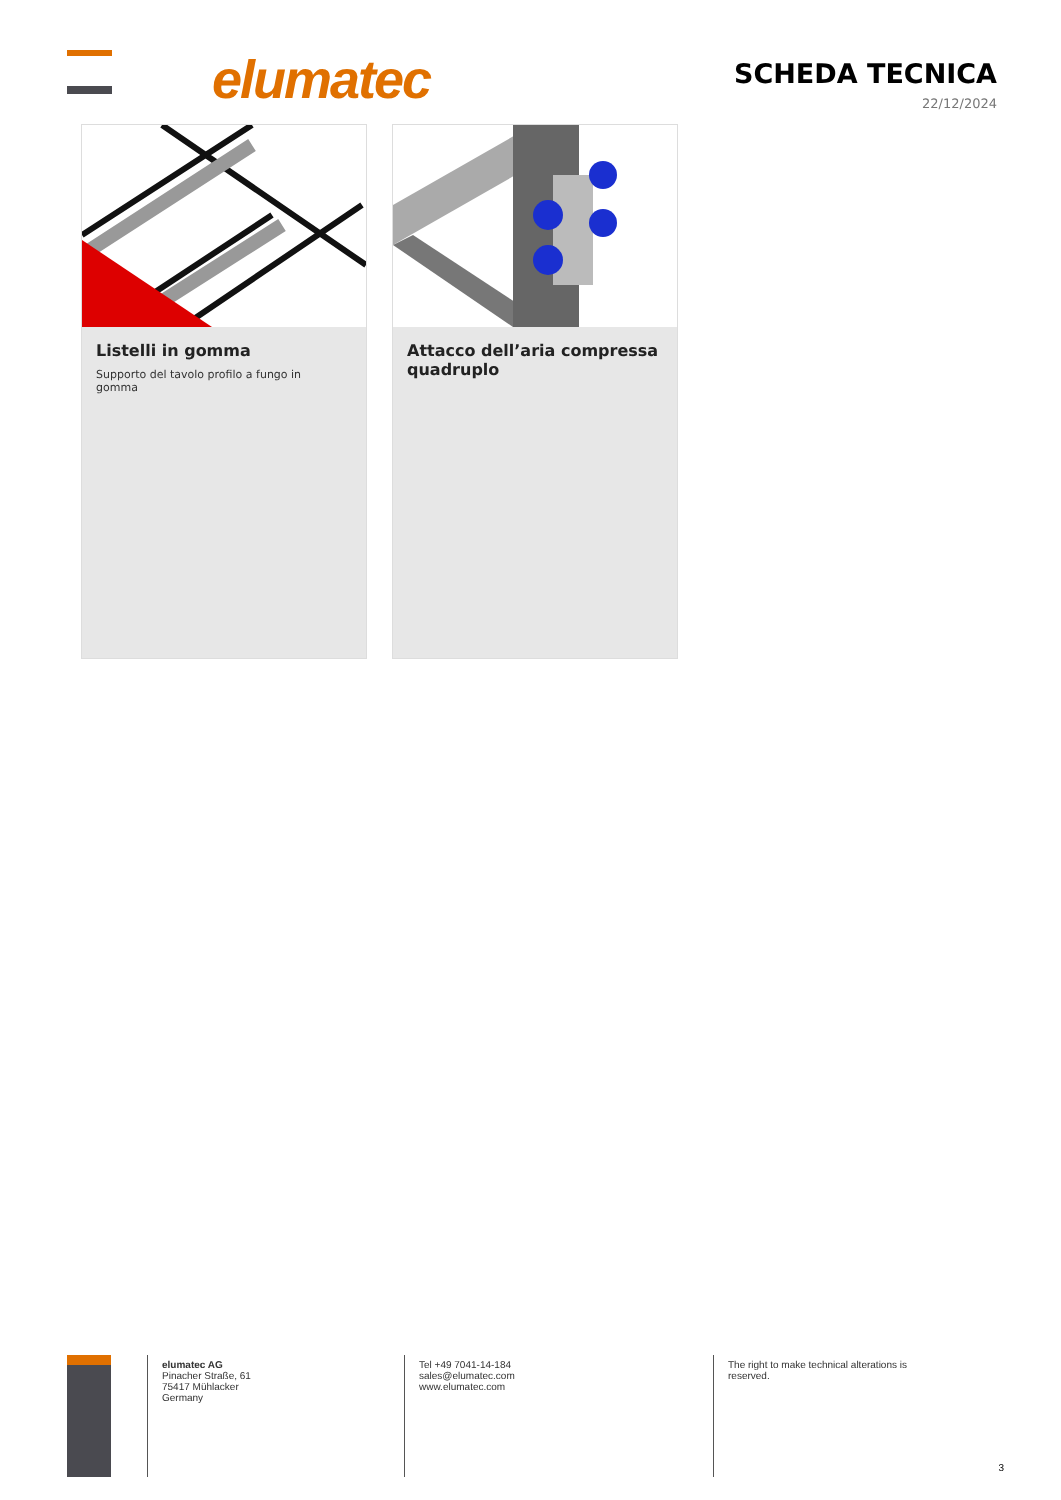elumatec SCHEDA TECNICA
22/12/2024
Listelli in gomma
Supporto del tavolo profilo a fungo in gomma
Attacco dell’aria compressa quadruplo
elumatec AG
Pinacher Straße, 61
75417 Mühlacker
Germany
Tel +49 7041-14-184
sales@elumatec.com
www.elumatec.com
The right to make technical alterations is reserved.
3